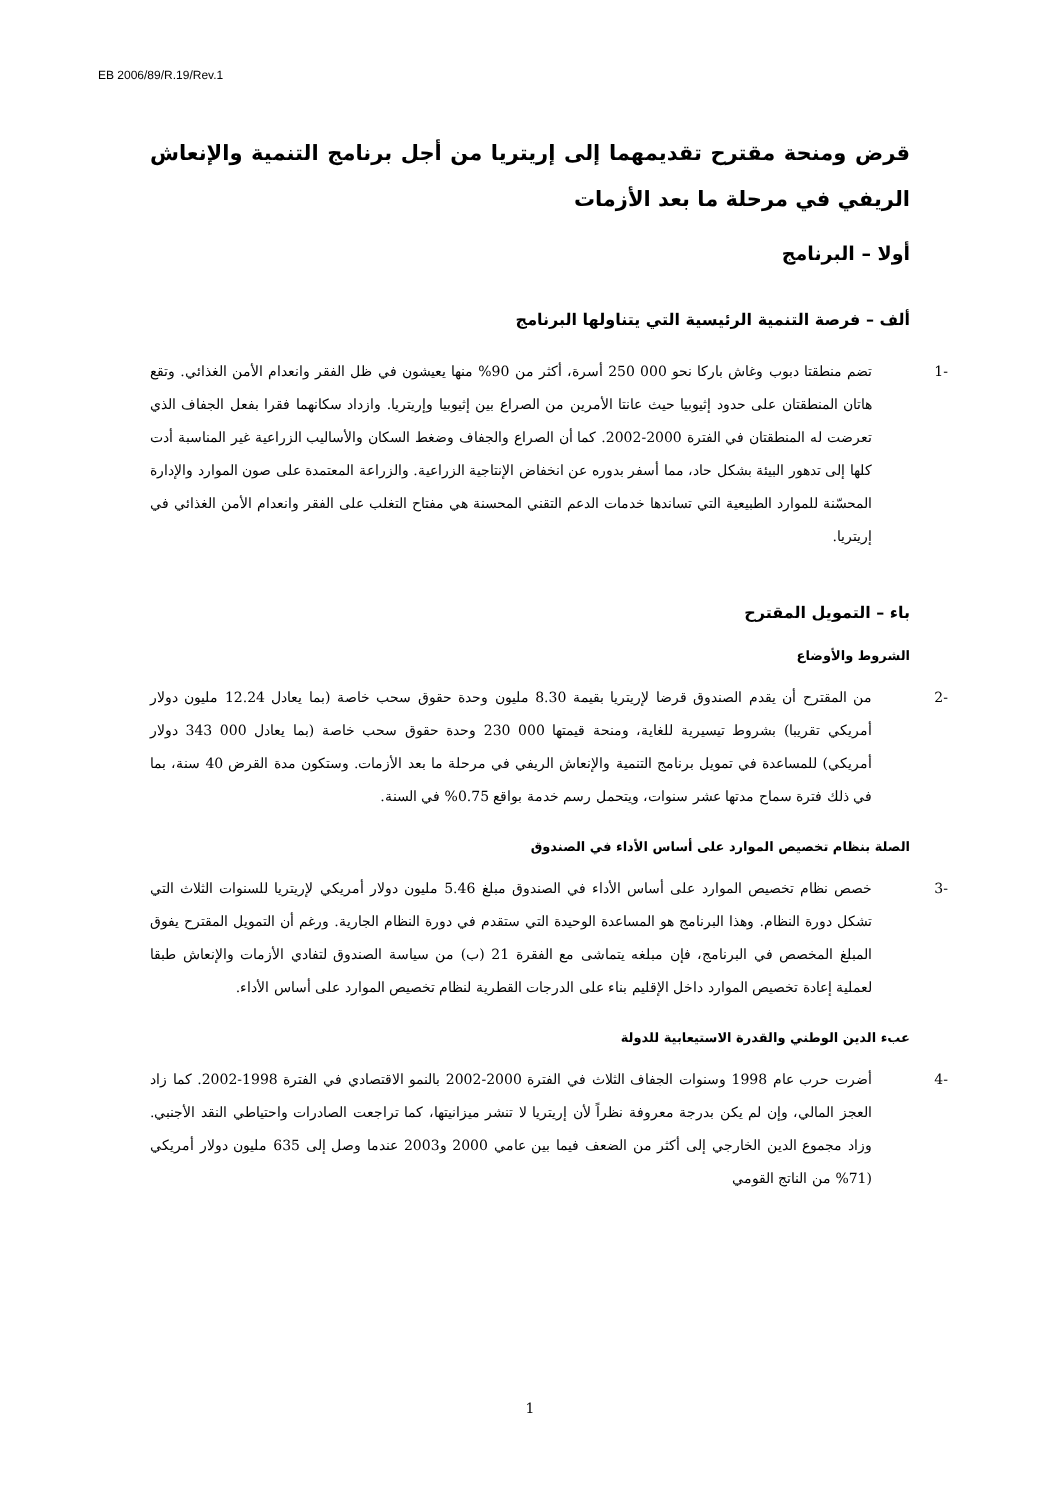EB 2006/89/R.19/Rev.1
قرض ومنحة مقترح تقديمهما إلى إريتريا من أجل برنامج التنمية والإنعاش الريفي في مرحلة ما بعد الأزمات
أولا – البرنامج
ألف – فرصة التنمية الرئيسية التي يتناولها البرنامج
-1 تضم منطقتا دبوب وغاش باركا نحو 000 250 أسرة، أكثر من 90% منها يعيشون في ظل الفقر وانعدام الأمن الغذائي. وتقع هاتان المنطقتان على حدود إثيوبيا حيث عانتا الأمرين من الصراع بين إثيوبيا وإريتريا. وازداد سكانهما فقرا بفعل الجفاف الذي تعرضت له المنطقتان في الفترة 2000-2002. كما أن الصراع والجفاف وضغط السكان والأساليب الزراعية غير المناسبة أدت كلها إلى تدهور البيئة بشكل حاد، مما أسفر بدوره عن انخفاض الإنتاجية الزراعية. والزراعة المعتمدة على صون الموارد والإدارة المحسّنة للموارد الطبيعية التي تساندها خدمات الدعم التقني المحسنة هي مفتاح التغلب على الفقر وانعدام الأمن الغذائي في إريتريا.
باء – التمويل المقترح
الشروط والأوضاع
-2 من المقترح أن يقدم الصندوق قرضا لإريتريا بقيمة 8.30 مليون وحدة حقوق سحب خاصة (بما يعادل 12.24 مليون دولار أمريكي تقريبا) بشروط تيسيرية للغاية، ومنحة قيمتها 000 230 وحدة حقوق سحب خاصة (بما يعادل 000 343 دولار أمريكي) للمساعدة في تمويل برنامج التنمية والإنعاش الريفي في مرحلة ما بعد الأزمات. وستكون مدة القرض 40 سنة، بما في ذلك فترة سماح مدتها عشر سنوات، ويتحمل رسم خدمة بواقع 0.75% في السنة.
الصلة بنظام تخصيص الموارد على أساس الأداء في الصندوق
-3 خصص نظام تخصيص الموارد على أساس الأداء في الصندوق مبلغ 5.46 مليون دولار أمريكي لإريتريا للسنوات الثلاث التي تشكل دورة النظام. وهذا البرنامج هو المساعدة الوحيدة التي ستقدم في دورة النظام الجارية. ورغم أن التمويل المقترح يفوق المبلغ المخصص في البرنامج، فإن مبلغه يتماشى مع الفقرة 21 (ب) من سياسة الصندوق لتفادي الأزمات والإنعاش طبقا لعملية إعادة تخصيص الموارد داخل الإقليم بناء على الدرجات القطرية لنظام تخصيص الموارد على أساس الأداء.
عبء الدين الوطني والقدرة الاستيعابية للدولة
-4 أضرت حرب عام 1998 وسنوات الجفاف الثلاث في الفترة 2000-2002 بالنمو الاقتصادي في الفترة 1998-2002. كما زاد العجز المالي، وإن لم يكن بدرجة معروفة نظراً لأن إريتريا لا تنشر ميزانيتها، كما تراجعت الصادرات واحتياطي النقد الأجنبي. وزاد مجموع الدين الخارجي إلى أكثر من الضعف فيما بين عامي 2000 و2003 عندما وصل إلى 635 مليون دولار أمريكي (71% من الناتج القومي
1